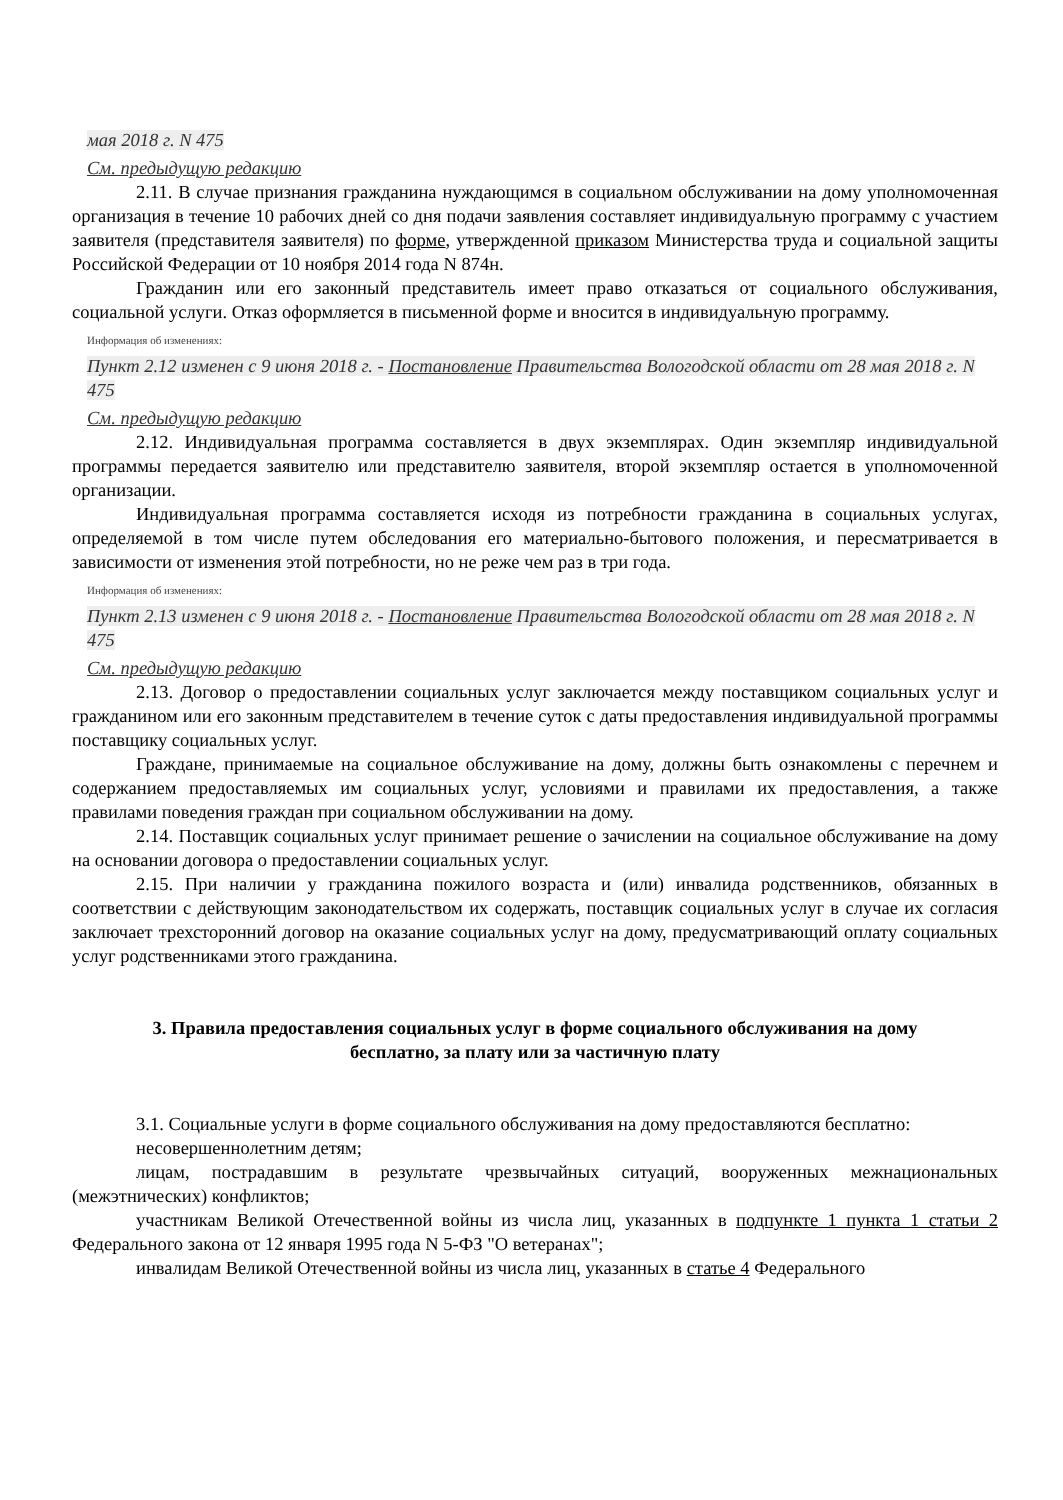мая 2018 г. N 475
См. предыдущую редакцию
2.11. В случае признания гражданина нуждающимся в социальном обслуживании на дому уполномоченная организация в течение 10 рабочих дней со дня подачи заявления составляет индивидуальную программу с участием заявителя (представителя заявителя) по форме, утвержденной приказом Министерства труда и социальной защиты Российской Федерации от 10 ноября 2014 года N 874н.
Гражданин или его законный представитель имеет право отказаться от социального обслуживания, социальной услуги. Отказ оформляется в письменной форме и вносится в индивидуальную программу.
Информация об изменениях:
Пункт 2.12 изменен с 9 июня 2018 г. - Постановление Правительства Вологодской области от 28 мая 2018 г. N 475
См. предыдущую редакцию
2.12. Индивидуальная программа составляется в двух экземплярах. Один экземпляр индивидуальной программы передается заявителю или представителю заявителя, второй экземпляр остается в уполномоченной организации.
Индивидуальная программа составляется исходя из потребности гражданина в социальных услугах, определяемой в том числе путем обследования его материально-бытового положения, и пересматривается в зависимости от изменения этой потребности, но не реже чем раз в три года.
Информация об изменениях:
Пункт 2.13 изменен с 9 июня 2018 г. - Постановление Правительства Вологодской области от 28 мая 2018 г. N 475
См. предыдущую редакцию
2.13. Договор о предоставлении социальных услуг заключается между поставщиком социальных услуг и гражданином или его законным представителем в течение суток с даты предоставления индивидуальной программы поставщику социальных услуг.
Граждане, принимаемые на социальное обслуживание на дому, должны быть ознакомлены с перечнем и содержанием предоставляемых им социальных услуг, условиями и правилами их предоставления, а также правилами поведения граждан при социальном обслуживании на дому.
2.14. Поставщик социальных услуг принимает решение о зачислении на социальное обслуживание на дому на основании договора о предоставлении социальных услуг.
2.15. При наличии у гражданина пожилого возраста и (или) инвалида родственников, обязанных в соответствии с действующим законодательством их содержать, поставщик социальных услуг в случае их согласия заключает трехсторонний договор на оказание социальных услуг на дому, предусматривающий оплату социальных услуг родственниками этого гражданина.
3. Правила предоставления социальных услуг в форме социального обслуживания на дому
бесплатно, за плату или за частичную плату
3.1. Социальные услуги в форме социального обслуживания на дому предоставляются бесплатно:
несовершеннолетним детям;
лицам, пострадавшим в результате чрезвычайных ситуаций, вооруженных межнациональных (межэтнических) конфликтов;
участникам Великой Отечественной войны из числа лиц, указанных в подпункте 1 пункта 1 статьи 2 Федерального закона от 12 января 1995 года N 5-ФЗ "О ветеранах";
инвалидам Великой Отечественной войны из числа лиц, указанных в статье 4 Федерального